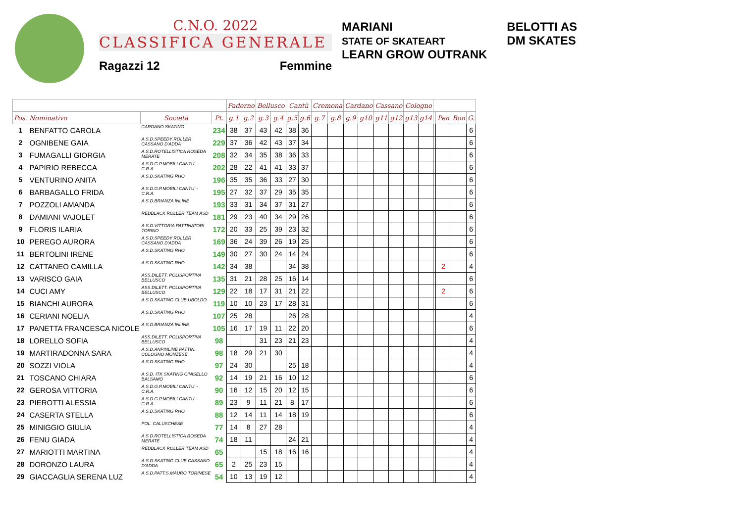C.N.O. 2022
CLASSIFICA GENERALE
Ragazzi 12 Femmine
MARIANI
STATE OF SKATEART
LEARN GROW OUTRANK
BELOTTI AS
DM SKATES
| | | | | Paderno | | Bellusco | | Cantù | | Cremona | | Cardano | | Cassano | | Cologno | | | | | |
| --- | --- | --- | --- | --- | --- | --- | --- | --- | --- | --- | --- | --- | --- | --- | --- | --- | --- | --- | --- | --- | --- |
| Pos. Nominativo | | Società | Pt. | g.1 | g.2 | g.3 | g.4 | g.5 | g.6 | g.7 | g.8 | g.9 | g10 | g11 | g12 | g13 | g14 | | Pen | Bon | G. |
| 1 | BENFATTO CAROLA | CARDANO SKATING | 234 | 38 | 37 | 43 | 42 | 38 | 36 | | | | | | | | | | | | 6 |
| 2 | OGNIBENE GAIA | A.S.D.SPEEDY ROLLER CASSANO D'ADDA | 229 | 37 | 36 | 42 | 43 | 37 | 34 | | | | | | | | | | | | 6 |
| 3 | FUMAGALLI GIORGIA | A.S.D.ROTELLISTICA ROSEDA MERATE | 208 | 32 | 34 | 35 | 38 | 36 | 33 | | | | | | | | | | | | 6 |
| 4 | PAPIRIO REBECCA | A.S.D.G.P.MOBILI CANTU' -C.R.A. | 202 | 28 | 22 | 41 | 41 | 33 | 37 | | | | | | | | | | | | 6 |
| 5 | VENTURINO ANITA | A.S.D.SKATING RHO | 196 | 35 | 35 | 36 | 33 | 27 | 30 | | | | | | | | | | | | 6 |
| 6 | BARBAGALLO FRIDA | A.S.D.G.P.MOBILI CANTU' -C.R.A. | 195 | 27 | 32 | 37 | 29 | 35 | 35 | | | | | | | | | | | | 6 |
| 7 | POZZOLI AMANDA | A.S.D.BRIANZA INLINE | 193 | 33 | 31 | 34 | 37 | 31 | 27 | | | | | | | | | | | | 6 |
| 8 | DAMIANI VAJOLET | REDBLACK ROLLER TEAM ASD | 181 | 29 | 23 | 40 | 34 | 29 | 26 | | | | | | | | | | | | 6 |
| 9 | FLORIS ILARIA | A.S.D.VITTORIA PATTINATORI TORINO | 172 | 20 | 33 | 25 | 39 | 23 | 32 | | | | | | | | | | | | 6 |
| 10 | PEREGO AURORA | A.S.D.SPEEDY ROLLER CASSANO D'ADDA | 169 | 36 | 24 | 39 | 26 | 19 | 25 | | | | | | | | | | | | 6 |
| 11 | BERTOLINI IRENE | A.S.D.SKATING RHO | 149 | 30 | 27 | 30 | 24 | 14 | 24 | | | | | | | | | | | | 6 |
| 12 | CATTANEO CAMILLA | A.S.D.SKATING RHO | 142 | 34 | 38 | | | 34 | 38 | | | | | | | | | | 2 | | 4 |
| 13 | VARISCO GAIA | ASS.DILETT. POLISPORTIVA BELLUSCO | 135 | 31 | 21 | 28 | 25 | 16 | 14 | | | | | | | | | | | | 6 |
| 14 | CUCI AMY | ASS.DILETT. POLISPORTIVA BELLUSCO | 129 | 22 | 18 | 17 | 31 | 21 | 22 | | | | | | | | | | 2 | | 6 |
| 15 | BIANCHI AURORA | A.S.D.SKATING CLUB UBOLDO | 119 | 10 | 10 | 23 | 17 | 28 | 31 | | | | | | | | | | | | 6 |
| 16 | CERIANI NOELIA | A.S.D.SKATING RHO | 107 | 25 | 28 | | | 26 | 28 | | | | | | | | | | | | 4 |
| 17 | PANETTA FRANCESCA NICOLE | A.S.D.BRIANZA INLINE | 105 | 16 | 17 | 19 | 11 | 22 | 20 | | | | | | | | | | | | 6 |
| 18 | LORELLO SOFIA | ASS.DILETT. POLISPORTIVA BELLUSCO | 98 | | | 31 | 23 | 21 | 23 | | | | | | | | | | | | 4 |
| 19 | MARTIRADONNA SARA | A.S.D.ANPINLINE PATTIN. COLOGNO MONZESE | 98 | 18 | 29 | 21 | 30 | | | | | | | | | | | | | | 4 |
| 20 | SOZZI VIOLA | A.S.D.SKATING RHO | 97 | 24 | 30 | | | 25 | 18 | | | | | | | | | | | | 4 |
| 21 | TOSCANO CHIARA | A.S.D. ITK SKATING CINISELLO BALSAMO | 92 | 14 | 19 | 21 | 16 | 10 | 12 | | | | | | | | | | | | 6 |
| 22 | GEROSA VITTORIA | A.S.D.G.P.MOBILI CANTU' -C.R.A. | 90 | 16 | 12 | 15 | 20 | 12 | 15 | | | | | | | | | | | | 6 |
| 23 | PIEROTTI ALESSIA | A.S.D.G.P.MOBILI CANTU' -C.R.A. | 89 | 23 | 9 | 11 | 21 | 8 | 17 | | | | | | | | | | | | 6 |
| 24 | CASERTA STELLA | A.S.D.SKATING RHO | 88 | 12 | 14 | 11 | 14 | 18 | 19 | | | | | | | | | | | | 6 |
| 25 | MINIGGIO GIULIA | POL. CALUSCHESE | 77 | 14 | 8 | 27 | 28 | | | | | | | | | | | | | | 4 |
| 26 | FENU GIADA | A.S.D.ROTELLISTICA ROSEDA MERATE | 74 | 18 | 11 | | | 24 | 21 | | | | | | | | | | | | 4 |
| 27 | MARIOTTI MARTINA | REDBLACK ROLLER TEAM ASD | 65 | | | 15 | 18 | 16 | 16 | | | | | | | | | | | | 4 |
| 28 | DORONZO LAURA | A.S.D.SKATING CLUB CASSANO D'ADDA | 65 | 2 | 25 | 23 | 15 | | | | | | | | | | | | | | 4 |
| 29 | GIACCAGLIA SERENA LUZ | A.S.D.PATT.S.MAURO TORINESE | 54 | 10 | 13 | 19 | 12 | | | | | | | | | | | | | | 4 |